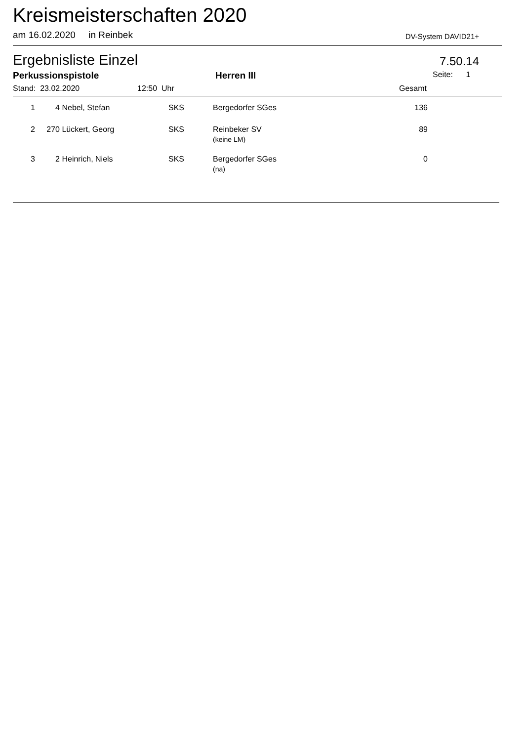Kreismeisterschaften 2020
am 16.02.2020 in Reinbek DV-System DAVID21+
Ergebnisliste Einzel
7.50.14
Perkussionspistole Herren III Seite: 1
Stand: 23.02.2020 12:50 Uhr Gesamt
| 1 | 4 | Nebel, Stefan | SKS | Bergedorfer SGes | 136 | |
| 2 | 270 | Lückert, Georg | SKS | Reinbeker SV (keine LM) | 89 | |
| 3 | 2 | Heinrich, Niels | SKS | Bergedorfer SGes (na) | 0 | |